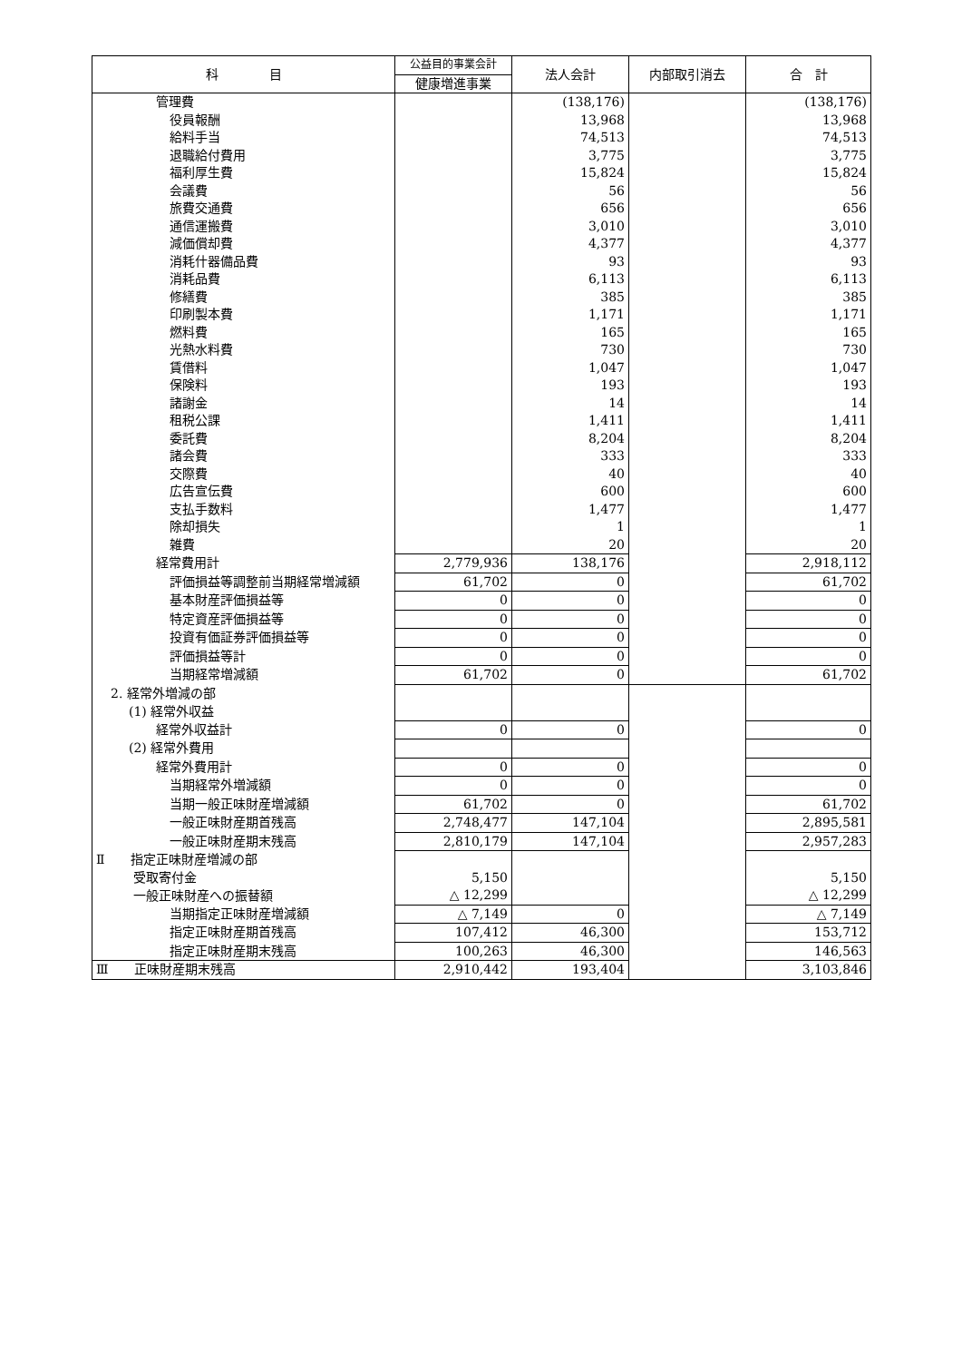| 科 目 | 公益目的事業会計 | 法人会計 | 内部取引消去 | 合 計 |
| --- | --- | --- | --- | --- |
| | 健康増進事業 | | | |
| 管理費 | | (138,176) | | (138,176) |
| 役員報酬 | | 13,968 | | 13,968 |
| 給料手当 | | 74,513 | | 74,513 |
| 退職給付費用 | | 3,775 | | 3,775 |
| 福利厚生費 | | 15,824 | | 15,824 |
| 会議費 | | 56 | | 56 |
| 旅費交通費 | | 656 | | 656 |
| 通信運搬費 | | 3,010 | | 3,010 |
| 減価償却費 | | 4,377 | | 4,377 |
| 消耗什器備品費 | | 93 | | 93 |
| 消耗品費 | | 6,113 | | 6,113 |
| 修繕費 | | 385 | | 385 |
| 印刷製本費 | | 1,171 | | 1,171 |
| 燃料費 | | 165 | | 165 |
| 光熱水料費 | | 730 | | 730 |
| 賃借料 | | 1,047 | | 1,047 |
| 保険料 | | 193 | | 193 |
| 諸謝金 | | 14 | | 14 |
| 租税公課 | | 1,411 | | 1,411 |
| 委託費 | | 8,204 | | 8,204 |
| 諸会費 | | 333 | | 333 |
| 交際費 | | 40 | | 40 |
| 広告宣伝費 | | 600 | | 600 |
| 支払手数料 | | 1,477 | | 1,477 |
| 除却損失 | | 1 | | 1 |
| 雑費 | | 20 | | 20 |
| 経常費用計 | 2,779,936 | 138,176 | | 2,918,112 |
| 評価損益等調整前当期経常増減額 | 61,702 | 0 | | 61,702 |
| 基本財産評価損益等 | 0 | 0 | | 0 |
| 特定資産評価損益等 | 0 | 0 | | 0 |
| 投資有価証券評価損益等 | 0 | 0 | | 0 |
| 評価損益等計 | 0 | 0 | | 0 |
| 当期経常増減額 | 61,702 | 0 | | 61,702 |
| 2. 経常外増減の部 | | | | |
| (1) 経常外収益 | | | | |
| 経常外収益計 | 0 | 0 | | 0 |
| (2) 経常外費用 | | | | |
| 経常外費用計 | 0 | 0 | | 0 |
| 当期経常外増減額 | 0 | 0 | | 0 |
| 当期一般正味財産増減額 | 61,702 | 0 | | 61,702 |
| 一般正味財産期首残高 | 2,748,477 | 147,104 | | 2,895,581 |
| 一般正味財産期末残高 | 2,810,179 | 147,104 | | 2,957,283 |
| Ⅱ 指定正味財産増減の部 | | | | |
| 受取寄付金 | 5,150 | | | 5,150 |
| 一般正味財産への振替額 | △ 12,299 | | | △ 12,299 |
| 当期指定正味財産増減額 | △ 7,149 | 0 | | △ 7,149 |
| 指定正味財産期首残高 | 107,412 | 46,300 | | 153,712 |
| 指定正味財産期末残高 | 100,263 | 46,300 | | 146,563 |
| Ⅲ 正味財産期末残高 | 2,910,442 | 193,404 | | 3,103,846 |